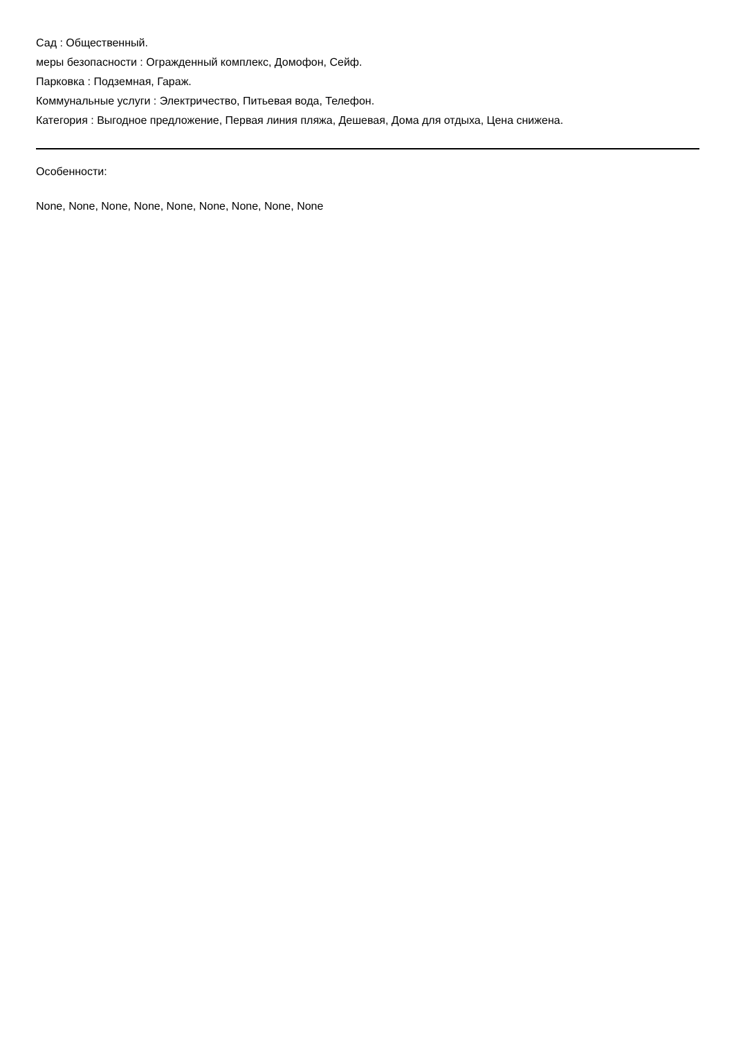Сад : Общественный.
меры безопасности : Огражденный комплекс, Домофон, Сейф.
Парковка : Подземная, Гараж.
Коммунальные услуги : Электричество, Питьевая вода, Телефон.
Категория : Выгодное предложение, Первая линия пляжа, Дешевая, Дома для отдыха, Цена снижена.
Особенности:
None, None, None, None, None, None, None, None, None